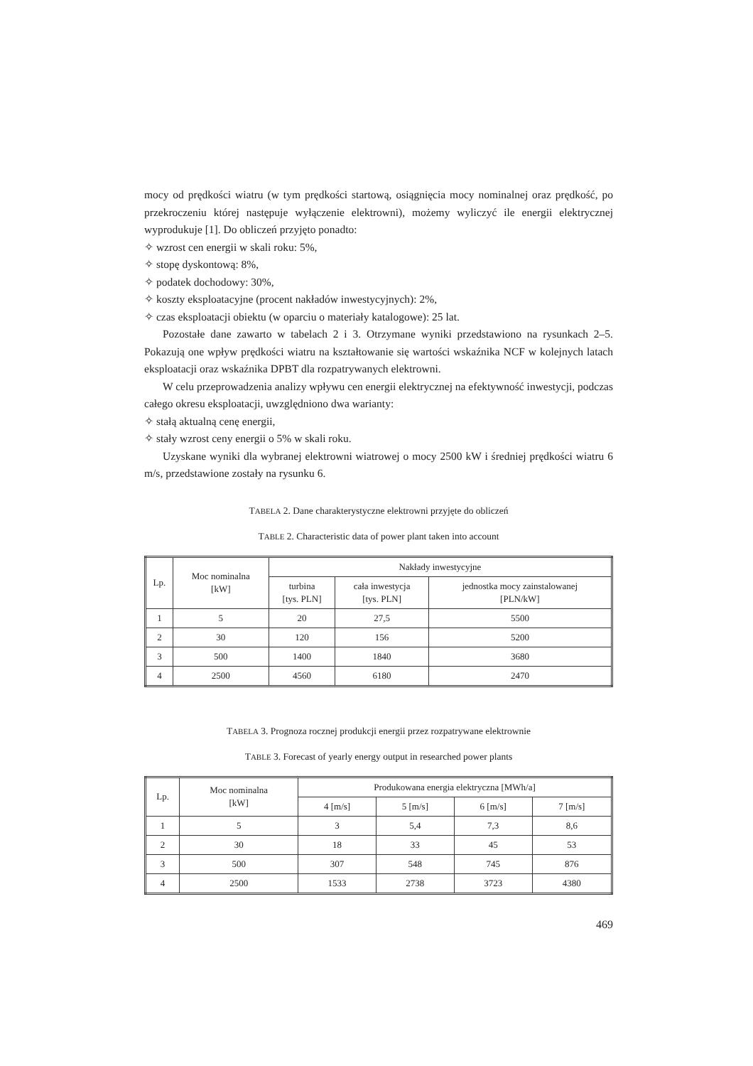mocy od prędkości wiatru (w tym prędkości startową, osiągnięcia mocy nominalnej oraz prędkość, po przekroczeniu której następuje wyłączenie elektrowni), możemy wyliczyć ile energii elektrycznej wyprodukuje [1]. Do obliczeń przyjęto ponadto:
✧ wzrost cen energii w skali roku: 5%,
✧ stopę dyskontową: 8%,
✧ podatek dochodowy: 30%,
✧ koszty eksploatacyjne (procent nakładów inwestycyjnych): 2%,
✧ czas eksploatacji obiektu (w oparciu o materiały katalogowe): 25 lat.
Pozostałe dane zawarto w tabelach 2 i 3. Otrzymane wyniki przedstawiono na rysunkach 2–5. Pokazują one wpływ prędkości wiatru na kształtowanie się wartości wskaźnika NCF w kolejnych latach eksploatacji oraz wskaźnika DPBT dla rozpatrywanych elektrowni.
W celu przeprowadzenia analizy wpływu cen energii elektrycznej na efektywność inwestycji, podczas całego okresu eksploatacji, uwzględniono dwa warianty:
✧ stałą aktualną cenę energii,
✧ stały wzrost ceny energii o 5% w skali roku.
Uzyskane wyniki dla wybranej elektrowni wiatrowej o mocy 2500 kW i średniej prędkości wiatru 6 m/s, przedstawione zostały na rysunku 6.
TABELA 2. Dane charakterystyczne elektrowni przyjęte do obliczeń
TABLE 2. Characteristic data of power plant taken into account
| Lp. | Moc nominalna [kW] | Nakłady inwestycyjne | | |
| --- | --- | --- | --- | --- |
| | | turbina [tys. PLN] | cała inwestycja [tys. PLN] | jednostka mocy zainstalowanej [PLN/kW] |
| 1 | 5 | 20 | 27,5 | 5500 |
| 2 | 30 | 120 | 156 | 5200 |
| 3 | 500 | 1400 | 1840 | 3680 |
| 4 | 2500 | 4560 | 6180 | 2470 |
TABELA 3. Prognoza rocznej produkcji energii przez rozpatrywane elektrownie
TABLE 3. Forecast of yearly energy output in researched power plants
| Lp. | Moc nominalna [kW] | Produkowana energia elektryczna [MWh/a] | | | |
| --- | --- | --- | --- | --- | --- |
| | | 4 [m/s] | 5 [m/s] | 6 [m/s] | 7 [m/s] |
| 1 | 5 | 3 | 5,4 | 7,3 | 8,6 |
| 2 | 30 | 18 | 33 | 45 | 53 |
| 3 | 500 | 307 | 548 | 745 | 876 |
| 4 | 2500 | 1533 | 2738 | 3723 | 4380 |
469